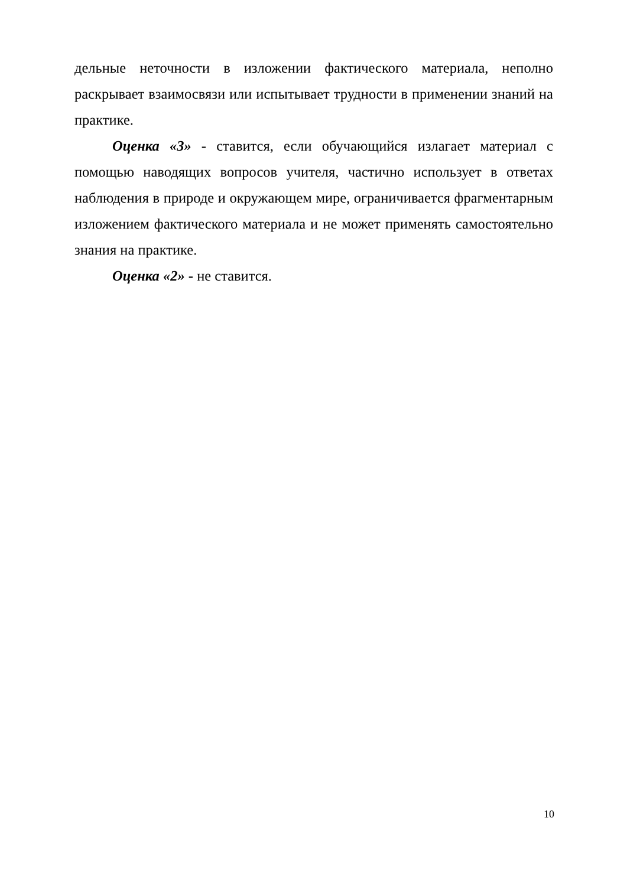дельные неточности в изложении фактического материала, неполно раскрывает взаимосвязи или испытывает трудности в применении знаний на практике.
Оценка «3» - ставится, если обучающийся излагает материал с помощью наводящих вопросов учителя, частично использует в ответах наблюдения в природе и окружающем мире, ограничивается фрагментарным изложением фактического материала и не может применять самостоятельно знания на практике.
Оценка «2» - не ставится.
10